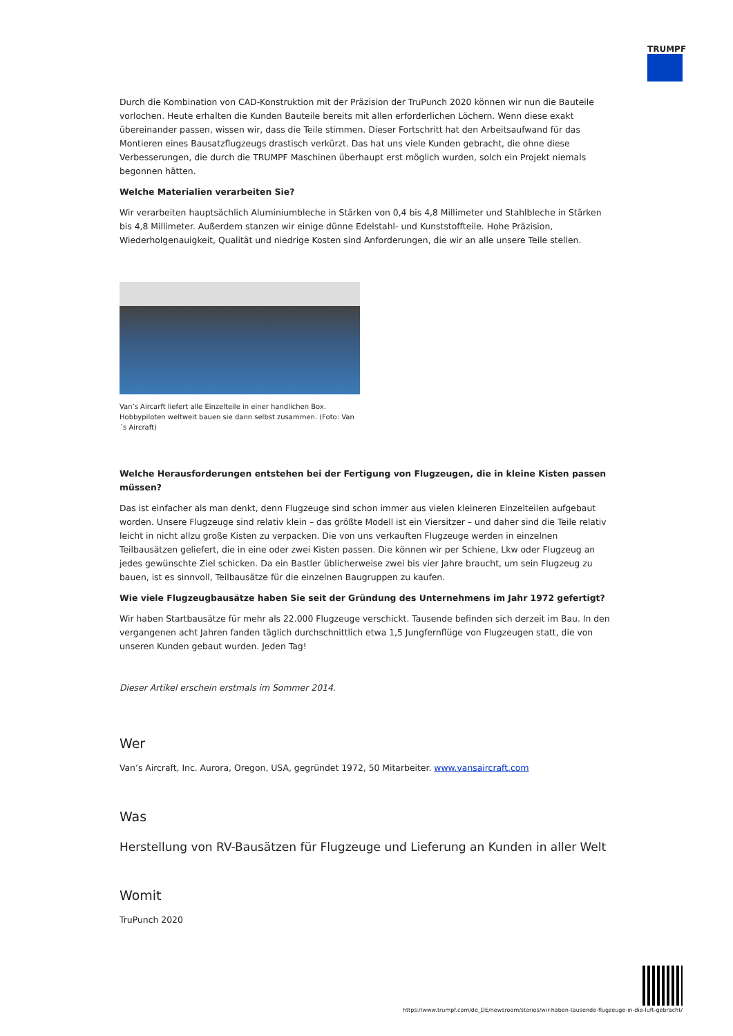TRUMPF
Durch die Kombination von CAD-Konstruktion mit der Präzision der TruPunch 2020 können wir nun die Bauteile vorlochen. Heute erhalten die Kunden Bauteile bereits mit allen erforderlichen Löchern. Wenn diese exakt übereinander passen, wissen wir, dass die Teile stimmen. Dieser Fortschritt hat den Arbeitsaufwand für das Montieren eines Bausatzflugzeugs drastisch verkürzt. Das hat uns viele Kunden gebracht, die ohne diese Verbesserungen, die durch die TRUMPF Maschinen überhaupt erst möglich wurden, solch ein Projekt niemals begonnen hätten.
Welche Materialien verarbeiten Sie?
Wir verarbeiten hauptsächlich Aluminiumbleche in Stärken von 0,4 bis 4,8 Millimeter und Stahlbleche in Stärken bis 4,8 Millimeter. Außerdem stanzen wir einige dünne Edelstahl- und Kunststoffteile. Hohe Präzision, Wiederholgenauigkeit, Qualität und niedrige Kosten sind Anforderungen, die wir an alle unsere Teile stellen.
Van’s Aircarft liefert alle Einzelteile in einer handlichen Box. Hobbypiloten weltweit bauen sie dann selbst zusammen. (Foto: Van´s Aircraft)
Welche Herausforderungen entstehen bei der Fertigung von Flugzeugen, die in kleine Kisten passen müssen?
Das ist einfacher als man denkt, denn Flugzeuge sind schon immer aus vielen kleineren Einzelteilen aufgebaut worden. Unsere Flugzeuge sind relativ klein – das größte Modell ist ein Viersitzer – und daher sind die Teile relativ leicht in nicht allzu große Kisten zu verpacken. Die von uns verkauften Flugzeuge werden in einzelnen Teilbausätzen geliefert, die in eine oder zwei Kisten passen. Die können wir per Schiene, Lkw oder Flugzeug an jedes gewünschte Ziel schicken. Da ein Bastler üblicherweise zwei bis vier Jahre braucht, um sein Flugzeug zu bauen, ist es sinnvoll, Teilbausätze für die einzelnen Baugruppen zu kaufen.
Wie viele Flugzeugbausätze haben Sie seit der Gründung des Unternehmens im Jahr 1972 gefertigt?
Wir haben Startbausätze für mehr als 22.000 Flugzeuge verschickt. Tausende befinden sich derzeit im Bau. In den vergangenen acht Jahren fanden täglich durchschnittlich etwa 1,5 Jungfernflüge von Flugzeugen statt, die von unseren Kunden gebaut wurden. Jeden Tag!
Dieser Artikel erschein erstmals im Sommer 2014.
Wer
Van’s Aircraft, Inc. Aurora, Oregon, USA, gegründet 1972, 50 Mitarbeiter. www.vansaircraft.com
Was
Herstellung von RV-Bausätzen für Flugzeuge und Lieferung an Kunden in aller Welt
Womit
TruPunch 2020
https://www.trumpf.com/de_DE/newsroom/stories/wir-haben-tausende-flugzeuge-in-die-luft-gebracht/